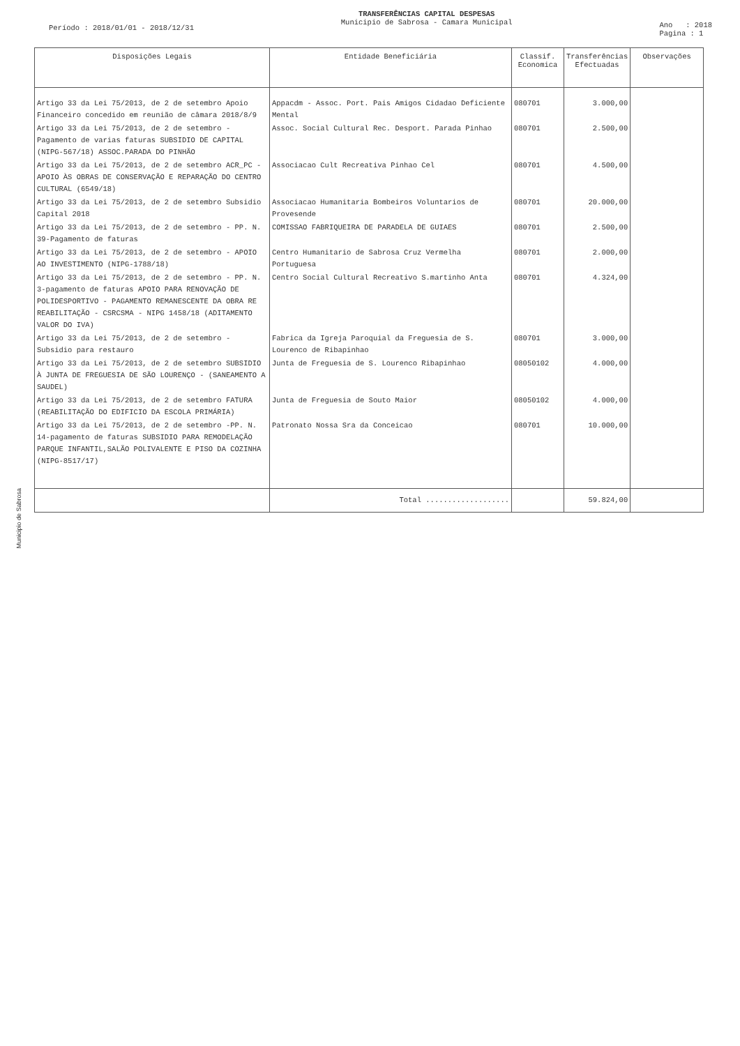Período : 2018/01/01 - 2018/12/31
TRANSFERÊNCIAS CAPITAL DESPESAS
Municipio de Sabrosa - Camara Municipal
Ano : 2018
Pagina : 1
| Disposições Legais | Entidade Beneficiária | Classif. Economica | Transferências Efectuadas | Observações |
| --- | --- | --- | --- | --- |
| Artigo 33 da Lei 75/2013, de 2 de setembro Apoio Financeiro concedido em reunião de câmara 2018/8/9 | Appacdm - Assoc. Port. Pais Amigos Cidadao Deficiente Mental | 080701 | 3.000,00 | |
| Artigo 33 da Lei 75/2013, de 2 de setembro - Pagamento de varias faturas SUBSIDIO DE CAPITAL (NIPG-567/18) ASSOC.PARADA DO PINHÃO | Assoc. Social Cultural Rec. Desport. Parada Pinhao | 080701 | 2.500,00 | |
| Artigo 33 da Lei 75/2013, de 2 de setembro ACR_PC - APOIO ÀS OBRAS DE CONSERVAÇÃO E REPARAÇÃO DO CENTRO CULTURAL (6549/18) | Associacao Cult Recreativa Pinhao Cel | 080701 | 4.500,00 | |
| Artigo 33 da Lei 75/2013, de 2 de setembro Subsidio Capital 2018 | Associacao Humanitaria Bombeiros Voluntarios de Provesende | 080701 | 20.000,00 | |
| Artigo 33 da Lei 75/2013, de 2 de setembro - PP. N. 39-Pagamento de faturas | COMISSAO FABRIQUEIRA DE PARADELA DE GUIAES | 080701 | 2.500,00 | |
| Artigo 33 da Lei 75/2013, de 2 de setembro - APOIO AO INVESTIMENTO (NIPG-1788/18) | Centro Humanitario de Sabrosa Cruz Vermelha Portuguesa | 080701 | 2.000,00 | |
| Artigo 33 da Lei 75/2013, de 2 de setembro - PP. N. 3-pagamento de faturas APOIO PARA RENOVAÇÃO DE POLIDESPORTIVO - PAGAMENTO REMANESCENTE DA OBRA RE REABILITAÇÃO - CSRCSMA - NIPG 1458/18 (ADITAMENTO VALOR DO IVA) | Centro Social Cultural Recreativo S.martinho Anta | 080701 | 4.324,00 | |
| Artigo 33 da Lei 75/2013, de 2 de setembro - Subsidio para restauro | Fabrica da Igreja Paroquial da Freguesia de S. Lourenco de Ribapinhao | 080701 | 3.000,00 | |
| Artigo 33 da Lei 75/2013, de 2 de setembro SUBSIDIO À JUNTA DE FREGUESIA DE SÃO LOURENÇO - (SANEAMENTO A SAUDEL) | Junta de Freguesia de S. Lourenco Ribapinhao | 08050102 | 4.000,00 | |
| Artigo 33 da Lei 75/2013, de 2 de setembro FATURA (REABILITAÇÃO DO EDIFICIO DA ESCOLA PRIMÁRIA) | Junta de Freguesia de Souto Maior | 08050102 | 4.000,00 | |
| Artigo 33 da Lei 75/2013, de 2 de setembro -PP. N. 14-pagamento de faturas SUBSIDIO PARA REMODELAÇÃO PARQUE INFANTIL,SALÃO POLIVALENTE E PISO DA COZINHA (NIPG-8517/17) | Patronato Nossa Sra da Conceicao | 080701 | 10.000,00 | |
| | Total ................... | | 59.824,00 | |
Municipio de Sabrosa